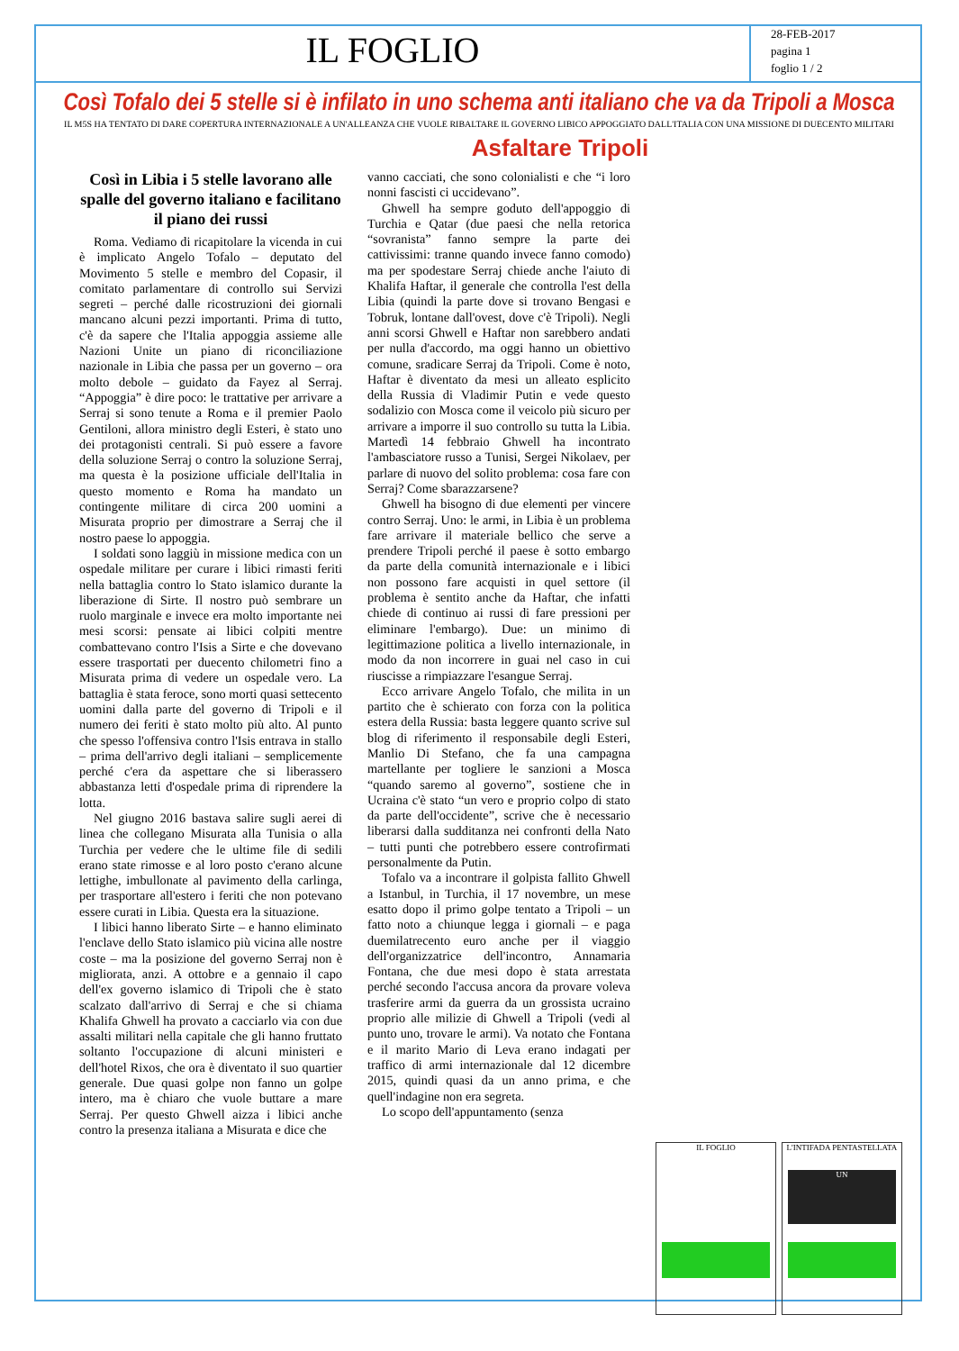IL FOGLIO
28-FEB-2017
pagina 1
foglio 1 / 2
Così Tofalo dei 5 stelle si è infilato in uno schema anti italiano che va da Tripoli a Mosca
IL M5S HA TENTATO DI DARE COPERTURA INTERNAZIONALE A UN'ALLEANZA CHE VUOLE RIBALTARE IL GOVERNO LIBICO APPOGGIATO DALL'ITALIA CON UNA MISSIONE DI DUECENTO MILITARI
Asfaltare Tripoli
Così in Libia i 5 stelle lavorano alle spalle del governo italiano e facilitano il piano dei russi
Roma. Vediamo di ricapitolare la vicenda in cui è implicato Angelo Tofalo – deputato del Movimento 5 stelle e membro del Copasir, il comitato parlamentare di controllo sui Servizi segreti – perché dalle ricostruzioni dei giornali mancano alcuni pezzi importanti. Prima di tutto, c'è da sapere che l'Italia appoggia assieme alle Nazioni Unite un piano di riconciliazione nazionale in Libia che passa per un governo – ora molto debole – guidato da Fayez al Serraj. “Appoggia” è dire poco: le trattative per arrivare a Serraj si sono tenute a Roma e il premier Paolo Gentiloni, allora ministro degli Esteri, è stato uno dei protagonisti centrali. Si può essere a favore della soluzione Serraj o contro la soluzione Serraj, ma questa è la posizione ufficiale dell'Italia in questo momento e Roma ha mandato un contingente militare di circa 200 uomini a Misurata proprio per dimostrare a Serraj che il nostro paese lo appoggia.
I soldati sono laggiù in missione medica con un ospedale militare per curare i libici rimasti feriti nella battaglia contro lo Stato islamico durante la liberazione di Sirte. Il nostro può sembrare un ruolo marginale e invece era molto importante nei mesi scorsi: pensate ai libici colpiti mentre combattevano contro l'Isis a Sirte e che dovevano essere trasportati per duecento chilometri fino a Misurata prima di vedere un ospedale vero. La battaglia è stata feroce, sono morti quasi settecento uomini dalla parte del governo di Tripoli e il numero dei feriti è stato molto più alto. Al punto che spesso l'offensiva contro l'Isis entrava in stallo – prima dell'arrivo degli italiani – semplicemente perché c'era da aspettare che si liberassero abbastanza letti d'ospedale prima di riprendere la lotta.
Nel giugno 2016 bastava salire sugli aerei di linea che collegano Misurata alla Tunisia o alla Turchia per vedere che le ultime file di sedili erano state rimosse e al loro posto c'erano alcune lettighe, imbullonate al pavimento della carlinga, per trasportare all'estero i feriti che non potevano essere curati in Libia. Questa era la situazione.
I libici hanno liberato Sirte – e hanno eliminato l'enclave dello Stato islamico più vicina alle nostre coste – ma la posizione del governo Serraj non è migliorata, anzi. A ottobre e a gennaio il capo dell'ex governo islamico di Tripoli che è stato scalzato dall'arrivo di Serraj e che si chiama Khalifa Ghwell ha provato a cacciarlo via con due assalti militari nella capitale che gli hanno fruttato soltanto l'occupazione di alcuni ministeri e dell'hotel Rixos, che ora è diventato il suo quartier generale. Due quasi golpe non fanno un golpe intero, ma è chiaro che vuole buttare a mare Serraj. Per questo Ghwell aizza i libici anche contro la presenza italiana a Misurata e dice che
vanno cacciati, che sono colonialisti e che “i loro nonni fascisti ci uccidevano”.
Ghwell ha sempre goduto dell'appoggio di Turchia e Qatar (due paesi che nella retorica “sovranista” fanno sempre la parte dei cattivissimi: tranne quando invece fanno comodo) ma per spodestare Serraj chiede anche l'aiuto di Khalifa Haftar, il generale che controlla l'est della Libia (quindi la parte dove si trovano Bengasi e Tobruk, lontane dall'ovest, dove c'è Tripoli). Negli anni scorsi Ghwell e Haftar non sarebbero andati per nulla d'accordo, ma oggi hanno un obiettivo comune, sradicare Serraj da Tripoli. Come è noto, Haftar è diventato da mesi un alleato esplicito della Russia di Vladimir Putin e vede questo sodalizio con Mosca come il veicolo più sicuro per arrivare a imporre il suo controllo su tutta la Libia. Martedì 14 febbraio Ghwell ha incontrato l'ambasciatore russo a Tunisi, Sergei Nikolaev, per parlare di nuovo del solito problema: cosa fare con Serraj? Come sbarazzarsene?
Ghwell ha bisogno di due elementi per vincere contro Serraj. Uno: le armi, in Libia è un problema fare arrivare il materiale bellico che serve a prendere Tripoli perché il paese è sotto embargo da parte della comunità internazionale e i libici non possono fare acquisti in quel settore (il problema è sentito anche da Haftar, che infatti chiede di continuo ai russi di fare pressioni per eliminare l'embargo). Due: un minimo di legittimazione politica a livello internazionale, in modo da non incorrere in guai nel caso in cui riuscisse a rimpiazzare l'esangue Serraj.
Ecco arrivare Angelo Tofalo, che milita in un partito che è schierato con forza con la politica estera della Russia: basta leggere quanto scrive sul blog di riferimento il responsabile degli Esteri, Manlio Di Stefano, che fa una campagna martellante per togliere le sanzioni a Mosca “quando saremo al governo”, sostiene che in Ucraina c'è stato “un vero e proprio colpo di stato da parte dell'occidente”, scrive che è necessario liberarsi dalla sudditanza nei confronti della Nato – tutti punti che potrebbero essere controfirmati personalmente da Putin.
Tofalo va a incontrare il golpista fallito Ghwell a Istanbul, in Turchia, il 17 novembre, un mese esatto dopo il primo golpe tentato a Tripoli – un fatto noto a chiunque legga i giornali – e paga duemilatrecento euro anche per il viaggio dell'organizzatrice dell'incontro, Annamaria Fontana, che due mesi dopo è stata arrestata perché secondo l'accusa ancora da provare voleva trasferire armi da guerra da un grossista ucraino proprio alle milizie di Ghwell a Tripoli (vedi al punto uno, trovare le armi). Va notato che Fontana e il marito Mario di Leva erano indagati per traffico di armi internazionale dal 12 dicembre 2015, quindi quasi da un anno prima, e che quell'indagine non era segreta.
Lo scopo dell'appuntamento (senza
IL FOGLIO
L'INTIFADA PENTASTELLATA
UN